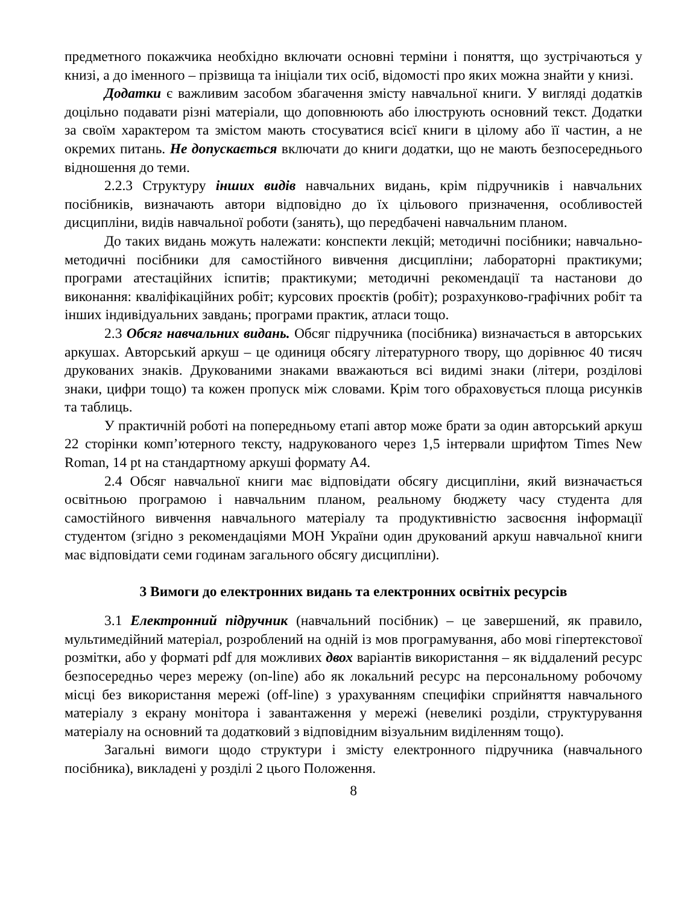предметного покажчика необхідно включати основні терміни і поняття, що зустрічаються у книзі, а до іменного – прізвища та ініціали тих осіб, відомості про яких можна знайти у книзі.
Додатки є важливим засобом збагачення змісту навчальної книги. У вигляді додатків доцільно подавати різні матеріали, що доповнюють або ілюструють основний текст. Додатки за своїм характером та змістом мають стосуватися всієї книги в цілому або її частин, а не окремих питань. Не допускається включати до книги додатки, що не мають безпосереднього відношення до теми.
2.2.3 Структуру інших видів навчальних видань, крім підручників і навчальних посібників, визначають автори відповідно до їх цільового призначення, особливостей дисципліни, видів навчальної роботи (занять), що передбачені навчальним планом.
До таких видань можуть належати: конспекти лекцій; методичні посібники; навчально-методичні посібники для самостійного вивчення дисципліни; лабораторні практикуми; програми атестаційних іспитів; практикуми; методичні рекомендації та настанови до виконання: кваліфікаційних робіт; курсових проєктів (робіт); розрахунково-графічних робіт та інших індивідуальних завдань; програми практик, атласи тощо.
2.3 Обсяг навчальних видань. Обсяг підручника (посібника) визначається в авторських аркушах. Авторський аркуш – це одиниця обсягу літературного твору, що дорівнює 40 тисяч друкованих знаків. Друкованими знаками вважаються всі видимі знаки (літери, розділові знаки, цифри тощо) та кожен пропуск між словами. Крім того обраховується площа рисунків та таблиць.
У практичній роботі на попередньому етапі автор може брати за один авторський аркуш 22 сторінки комп’ютерного тексту, надрукованого через 1,5 інтервали шрифтом Times New Roman, 14 pt на стандартному аркуші формату А4.
2.4 Обсяг навчальної книги має відповідати обсягу дисципліни, який визначається освітньою програмою і навчальним планом, реальному бюджету часу студента для самостійного вивчення навчального матеріалу та продуктивністю засвоєння інформації студентом (згідно з рекомендаціями МОН України один друкований аркуш навчальної книги має відповідати семи годинам загального обсягу дисципліни).
3 Вимоги до електронних видань та електронних освітніх ресурсів
3.1 Електронний підручник (навчальний посібник) – це завершений, як правило, мультимедійний матеріал, розроблений на одній із мов програмування, або мові гіпертекстової розмітки, або у форматі pdf для можливих двох варіантів використання – як віддалений ресурс безпосередньо через мережу (on-line) або як локальний ресурс на персональному робочому місці без використання мережі (off-line) з урахуванням специфіки сприйняття навчального матеріалу з екрану монітора і завантаження у мережі (невеликі розділи, структурування матеріалу на основний та додатковий з відповідним візуальним виділенням тощо).
Загальні вимоги щодо структури і змісту електронного підручника (навчального посібника), викладені у розділі 2 цього Положення.
8